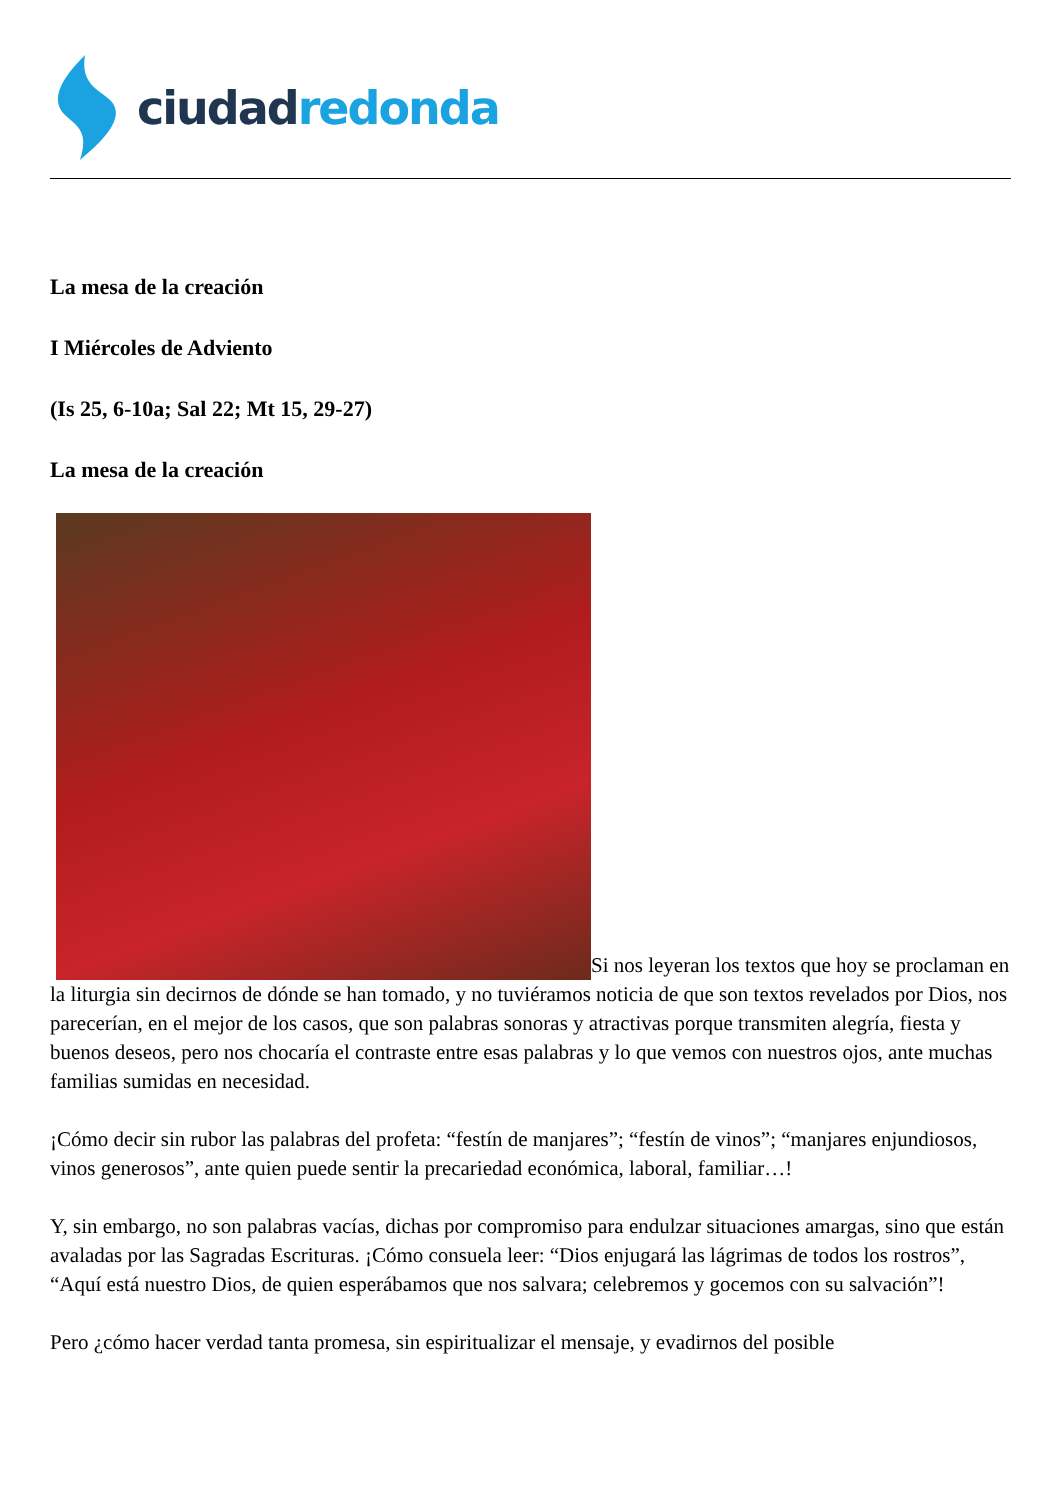ciudad redonda
La mesa de la creación
I Miércoles de Adviento
(Is 25, 6-10a; Sal 22; Mt 15, 29-27)
La mesa de la creación
Si nos leyeran los textos que hoy se proclaman en la liturgia sin decirnos de dónde se han tomado, y no tuviéramos noticia de que son textos revelados por Dios, nos parecerían, en el mejor de los casos, que son palabras sonoras y atractivas porque transmiten alegría, fiesta y buenos deseos, pero nos chocaría el contraste entre esas palabras y lo que vemos con nuestros ojos, ante muchas familias sumidas en necesidad.
¡Cómo decir sin rubor las palabras del profeta: “festín de manjares”; “festín de vinos”; “manjares enjundiosos, vinos generosos”, ante quien puede sentir la precariedad económica, laboral, familiar…!
Y, sin embargo, no son palabras vacías, dichas por compromiso para endulzar situaciones amargas, sino que están avaladas por las Sagradas Escrituras. ¡Cómo consuela leer: “Dios enjugará las lágrimas de todos los rostros”, “Aquí está nuestro Dios, de quien esperábamos que nos salvara; celebremos y gocemos con su salvación”!
Pero ¿cómo hacer verdad tanta promesa, sin espiritualizar el mensaje, y evadirnos del posible